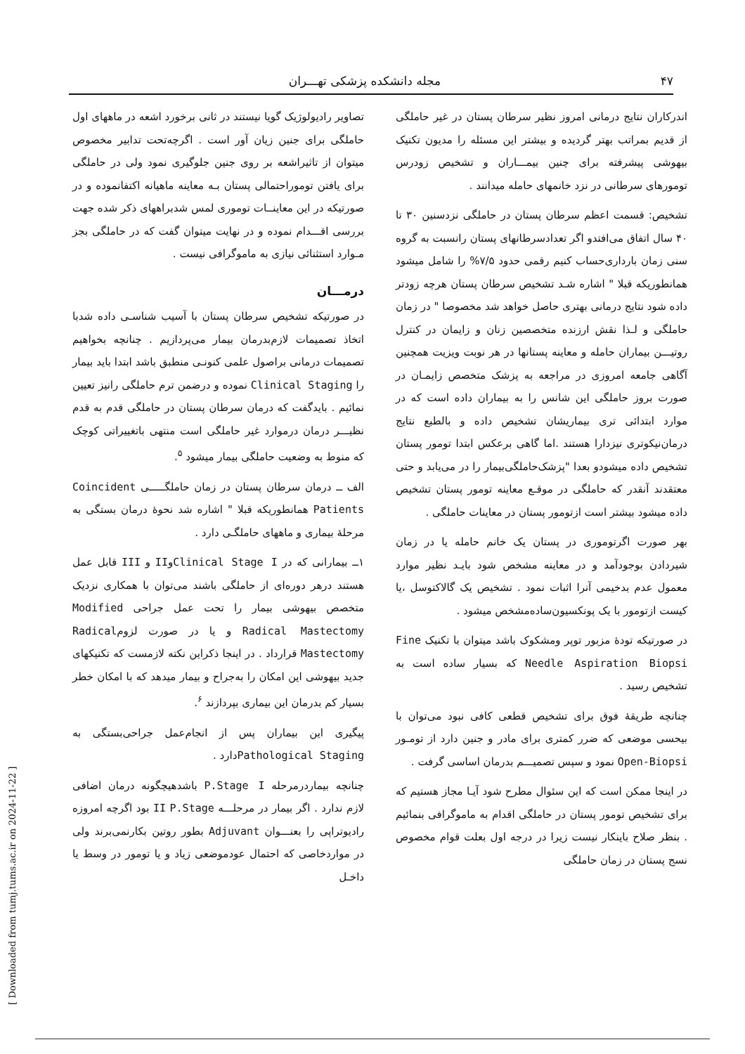۴۷ مجله دانشکده پزشکی تهـــران
اندرکاران نتایج درمانی امروز نظیر سرطان پستان در غیر حاملگی از قدیم بمراتب بهتر گردیده و بیشتر این مسئله را مدیون تکنیک بیهوشی پیشرفته برای چنین بیمـــاران و تشخیص زودرس تومورهای سرطانی در نزد خانمهای حامله میدانند .
تشخیص: قسمت اعظم سرطان پستان در حاملگی نزدسنین ۳۰ تا ۴۰ سال اتفاق می‌افتدو اگر تعدادسرطانهای پستان رانسبت به گروه سنی زمان بارداری‌حساب کنیم رقمی حدود ۷/۵% را شامل میشود همانطوریکه قبلا " اشاره شـد تشخیص سرطان پستان هرچه زودتر داده شود نتایج درمانی بهتری حاصل خواهد شد مخصوصا " در زمان حاملگی و لـذا نقش ارزنده متخصصین زنان و زایمان در کنترل روتیـــن بیماران حامله و معاینه پستانها در هر نوبت ویزیت همچنین آگاهی جامعه امروزی در مراجعه به پزشک متخصص زایمـان در صورت بروز حاملگی این شانس را به بیماران داده است که در موارد ابتدائی تری بیماریشان تشخیص داده و بالطبع نتایج درمان‌نیکوتری نیزدارا هستند .اما گاهی برعکس ابتدا تومور پستان تشخیص داده میشودو بعدا "پزشک‌حاملگی‌بیمار را در می‌یابد و حتی معتقدند آنقدر که حاملگی در موقـع معاینه تومور پستان تشخیص داده میشود بیشتر است ازتومور پستان در معاینات حاملگی .
بهر صورت اگرتوموری در پستان یک خانم حامله یا در زمان شیردادن بوجودآمد و در معاینه مشخص شود بایـد نظیر موارد معمول عدم بدخیمی آنرا اثبات نمود . تشخیص یک گالاکتوسل ،یا کیست ازتومور با یک پونکسیون‌ساده‌مشخص میشود .
در صورتیکه تودهٔ مزبور توپر ومشکوک باشد میتوان با تکنیک Fine Needle Aspiration Biopsi که بسیار ساده است به تشخیص رسید .
چنانچه طریقهٔ فوق برای تشخیص قطعی کافی نبود می‌توان با بیحسی موضعی که ضرر کمتری برای مادر و جنین دارد از تومـور Open-Biopsi نمود و سپس تصمیـــم بدرمان اساسی گرفت .
در اینجا ممکن است که این سئوال مطرح شود آیـا مجاز هستیم که برای تشخیص تومور پستان در حاملگی اقدام به ماموگرافی بنمائیم . بنظر صلاح باینکار نیست زیرا در درجه اول بعلت قوام مخصوص نسج پستان در زمان حاملگی
تصاویر رادیولوژیک گویا نیستند در ثانی برخورد اشعه در ماههای اول حاملگی برای جنین زیان آور است . اگرچه‌تحت تدابیر مخصوص میتوان از تاثیراشعه بر روی جنین جلوگیری نمود ولی در حاملگی برای یافتن توموراحتمالی پستان بـه معاینه ماهیانه اکتفانموده و در صورتیکه در این معاینــات توموری لمس شدبراههای ذکر شده جهت بررسی اقـــدام نموده و در نهایت میتوان گفت که در حاملگی بجز مـوارد استثنائی نیازی به ماموگرافی نیست .
درمـــان
در صورتیکه تشخیص سرطان پستان با آسیب شناسـی داده شدبا اتخاذ تصمیمات لازم‌بدرمان بیمار می‌پردازیم . چنانچه بخواهیم تصمیمات درمانی براصول علمی کنونـی منطبق باشد ابتدا باید بیمار را Clinical Staging نموده و درضمن ترم حاملگی رانیز تعیین نمائیم . بایدگفت که درمان سرطان پستان در حاملگی قدم به قدم نظیـــر درمان درموارد غیر حاملگی است منتهی باتغییراتی کوچک که منوط به وضعیت حاملگی بیمار میشود <sup>۵</sup>.
الف ــ درمان سرطان پستان در زمان حاملگـــــی Coincident Patients همانطوریکه قبلا " اشاره شد نحوهٔ درمان بستگی به مرحلهٔ بیماری و ماههای حاملگـی دارد .
۱ــ بیمارانی که در Clinical Stage IوII و III قابل عمل هستند درهر دوره‌ای از حاملگی باشند می‌توان با همکاری نزدیک متخصص بیهوشی بیمار را تحت عمل جراحی Modified Radical Mastectomy و یا در صورت لزومRadical Mastectomy قرارداد . در اینجا ذکراین نکته لازمست که تکنیکهای جدید بیهوشی این امکان را به‌جراح و بیمار میدهد که با امکان خطر بسیار کم بدرمان این بیماری بپردازند <sup>۶</sup>.
پیگیری این بیماران پس از انجام‌عمل جراحی‌بستگی به Pathological Stagingدارد .
چنانچه بیماردرمرحله P.Stage I باشدهیچگونه درمان اضافی لازم ندارد . اگر بیمار در مرحلـــه II P.Stage بود اگرچه امروزه رادیوتراپی را بعنـــوان Adjuvant بطور روتین بکارنمی‌برند ولی در مواردخاصی که احتمال عودموضعی زیاد و یا تومور در وسط یا داخـل
[ Downloaded from tumj.tums.ac.ir on 2024-11-22 ]